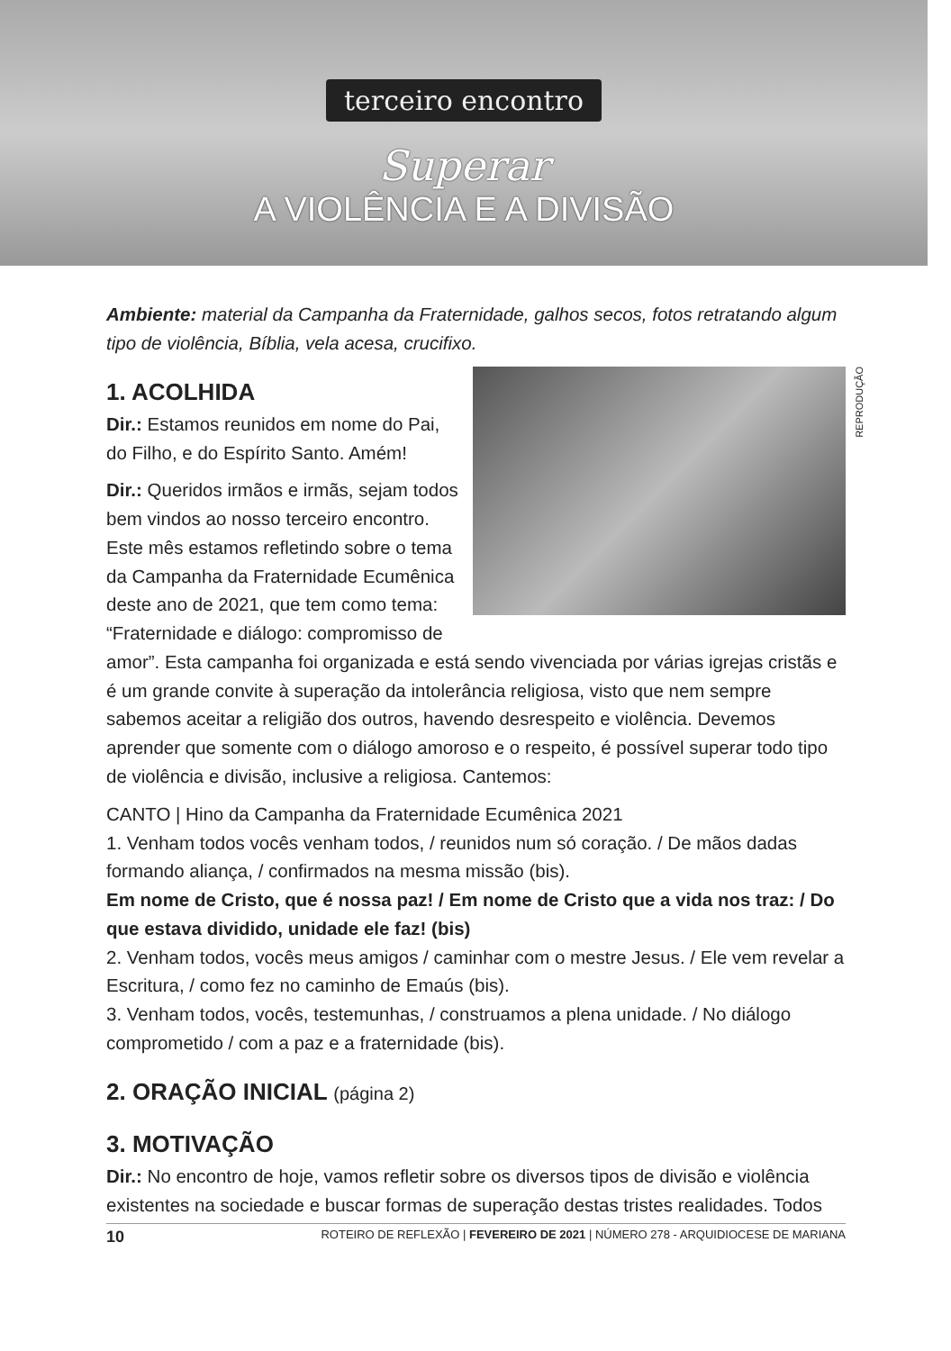terceiro encontro
Superar
A VIOLÊNCIA E A DIVISÃO
Ambiente: material da Campanha da Fraternidade, galhos secos, fotos retratando algum tipo de violência, Bíblia, vela acesa, crucifixo.
REPRODUÇÃO
1. ACOLHIDA
Dir.: Estamos reunidos em nome do Pai, do Filho, e do Espírito Santo. Amém!
Dir.: Queridos irmãos e irmãs, sejam todos bem vindos ao nosso terceiro encontro. Este mês estamos refletindo sobre o tema da Campanha da Fraternidade Ecumênica deste ano de 2021, que tem como tema: “Fraternidade e diálogo: compromisso de amor”. Esta campanha foi organizada e está sendo vivenciada por várias igrejas cristãs e é um grande convite à superação da intolerância religiosa, visto que nem sempre sabemos aceitar a religião dos outros, havendo desrespeito e violência. Devemos aprender que somente com o diálogo amoroso e o respeito, é possível superar todo tipo de violência e divisão, inclusive a religiosa. Cantemos:
CANTO | Hino da Campanha da Fraternidade Ecumênica 2021
1. Venham todos vocês venham todos, / reunidos num só coração. / De mãos dadas formando aliança, / confirmados na mesma missão (bis).
Em nome de Cristo, que é nossa paz! / Em nome de Cristo que a vida nos traz: / Do que estava dividido, unidade ele faz! (bis)
2. Venham todos, vocês meus amigos / caminhar com o mestre Jesus. / Ele vem revelar a Escritura, / como fez no caminho de Emaús (bis).
3. Venham todos, vocês, testemunhas, / construamos a plena unidade. / No diálogo comprometido / com a paz e a fraternidade (bis).
2. ORAÇÃO INICIAL (página 2)
3. MOTIVAÇÃO
Dir.: No encontro de hoje, vamos refletir sobre os diversos tipos de divisão e violência existentes na sociedade e buscar formas de superação destas tristes realidades. Todos
10 ROTEIRO DE REFLEXÃO | FEVEREIRO DE 2021 | NÚMERO 278 - ARQUIDIOCESE DE MARIANA